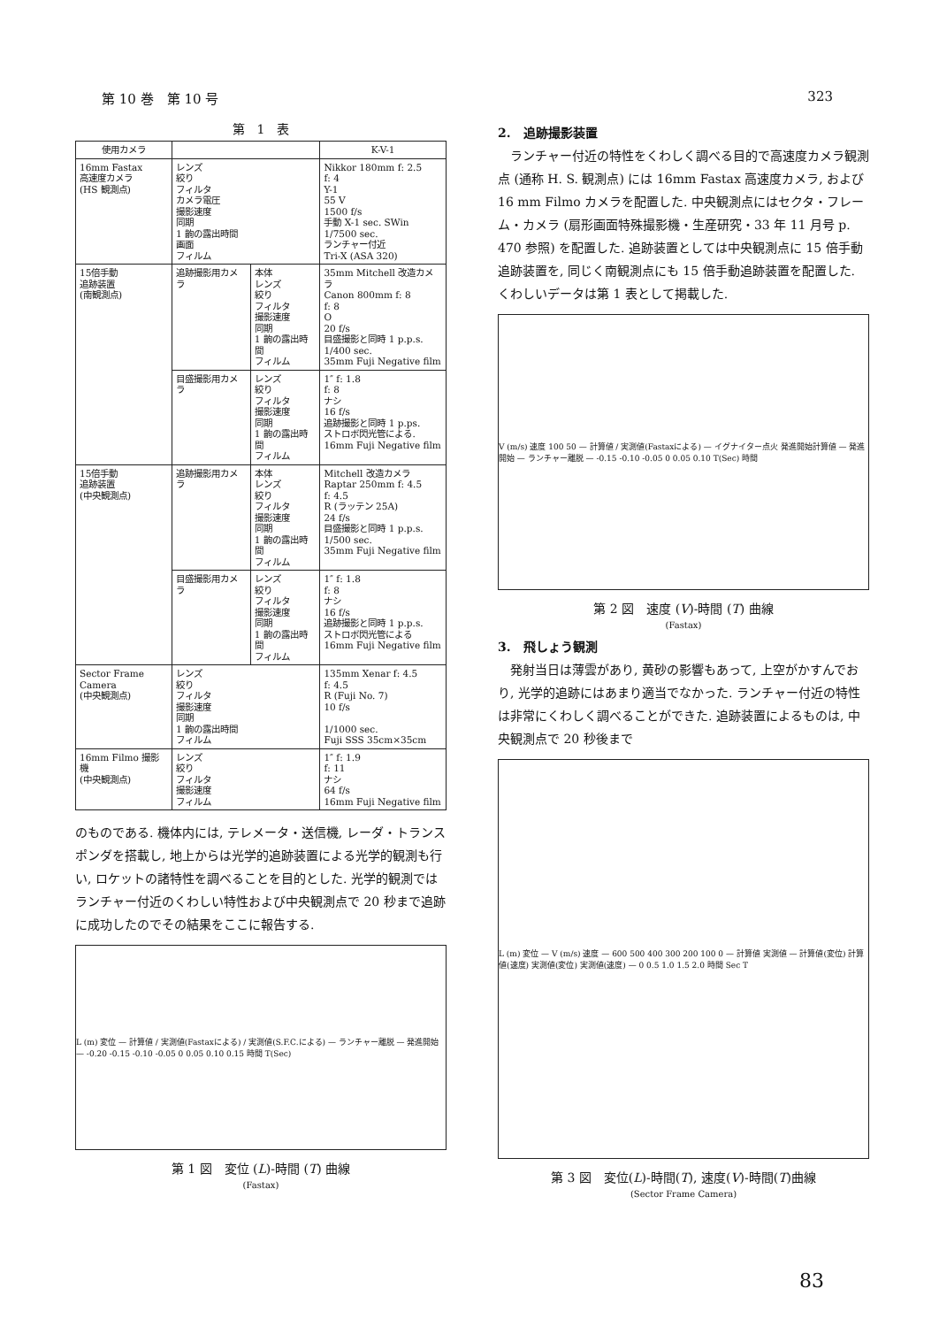第 10 巻　第 10 号 323
第　1　表
| 使用カメラ | | | K-V-1 |
| --- | --- | --- | --- |
| 16mm Fastax 高速度カメラ (HS 観測点) | レンズ 絞り フィルタ カメラ電圧 撮影速度 同期 1 齣の露出時間 画面 フィルム | | Nikkor 180mm f: 2.5 f: 4 Y-1 55 V 1500 f/s 手動 X-1 sec. SWin 1/7500 sec. ランチャー付近 Tri-X (ASA 320) |
| 15倍手動 追跡装置 (南観測点) | 追跡撮影用カメラ | 本体 レンズ 絞り フィルタ 撮影速度 同期 1 齣の露出時間 フィルム | 35mm Mitchell 改造カメラ Canon 800mm f: 8 f: 8 O 20 f/s 目盛撮影と同時 1 p.p.s. 1/400 sec. 35mm Fuji Negative film |
| | 目盛撮影用カメラ | レンズ 絞り フィルタ 撮影速度 同期 1 齣の露出時間 フィルム | 1″ f: 1.8 f: 8 ナシ 16 f/s 追跡撮影と同時 1 p.ps. ストロボ閃光管による. 16mm Fuji Negative film |
| 15倍手動 追跡装置 (中央観測点) | 追跡撮影用カメラ | 本体 レンズ 絞り フィルタ 撮影速度 同期 1 齣の露出時間 フィルム | Mitchell 改造カメラ Raptar 250mm f: 4.5 f: 4.5 R (ラッテン 25A) 24 f/s 目盛撮影と同時 1 p.p.s. 1/500 sec. 35mm Fuji Negative film |
| | 目盛撮影用カメラ | レンズ 絞り フィルタ 撮影速度 同期 1 齣の露出時間 フィルム | 1″ f: 1.8 f: 8 ナシ 16 f/s 追跡撮影と同時 1 p.p.s. ストロボ閃光管による 16mm Fuji Negative film |
| Sector Frame Camera (中央観測点) | レンズ 絞り フィルタ 撮影速度 同期 1 齣の露出時間 フィルム | | 135mm Xenar f: 4.5 f: 4.5 R (Fuji No. 7) 10 f/s 1/1000 sec. Fuji SSS 35cm×35cm |
| 16mm Filmo 撮影機 (中央観測点) | レンズ 絞り フィルタ 撮影速度 フィルム | | 1″ f: 1.9 f: 11 ナシ 64 f/s 16mm Fuji Negative film |
のものである. 機体内には, テレメータ・送信機, レーダ・トランスポンダを搭載し, 地上からは光学的追跡装置による光学的観測も行い, ロケットの諸特性を調べることを目的とした. 光学的観測ではランチャー付近のくわしい特性および中央観測点で 20 秒まで追跡に成功したのでその結果をここに報告する.
L (m) 変位 — 計算値 / 実測値(Fastaxによる) / 実測値(S.F.C.による) — ランチャー離脱 — 発進開始 — -0.20 -0.15 -0.10 -0.05 0 0.05 0.10 0.15 時間 T(Sec)
第 1 図　変位 (L)-時間 (T) 曲線
(Fastax)
2.　追跡撮影装置
ランチャー付近の特性をくわしく調べる目的で高速度カメラ観測点 (通称 H. S. 観測点) には 16mm Fastax 高速度カメラ, および 16 mm Filmo カメラを配置した. 中央観測点にはセクタ・フレーム・カメラ (扇形画面特殊撮影機・生産研究・33 年 11 月号 p. 470 参照) を配置した. 追跡装置としては中央観測点に 15 倍手動追跡装置を, 同じく南観測点にも 15 倍手動追跡装置を配置した. くわしいデータは第 1 表として掲載した.
V (m/s) 速度 100 50 — 計算値 / 実測値(Fastaxによる) — イグナイター点火 発進開始計算値 — 発進開始 — ランチャー離脱 — -0.15 -0.10 -0.05 0 0.05 0.10 T(Sec) 時間
第 2 図　速度 (V)-時間 (T) 曲線
(Fastax)
3.　飛しょう観測
発射当日は薄雲があり, 黄砂の影響もあって, 上空がかすんでおり, 光学的追跡にはあまり適当でなかった. ランチャー付近の特性は非常にくわしく調べることができた. 追跡装置によるものは, 中央観測点で 20 秒後まで
L (m) 変位 — V (m/s) 速度 — 600 500 400 300 200 100 0 — 計算値 実測値 — 計算値(変位) 計算値(速度) 実測値(変位) 実測値(速度) — 0 0.5 1.0 1.5 2.0 時間 Sec T
第 3 図　変位(L)-時間(T), 速度(V)-時間(T)曲線
(Sector Frame Camera)
83